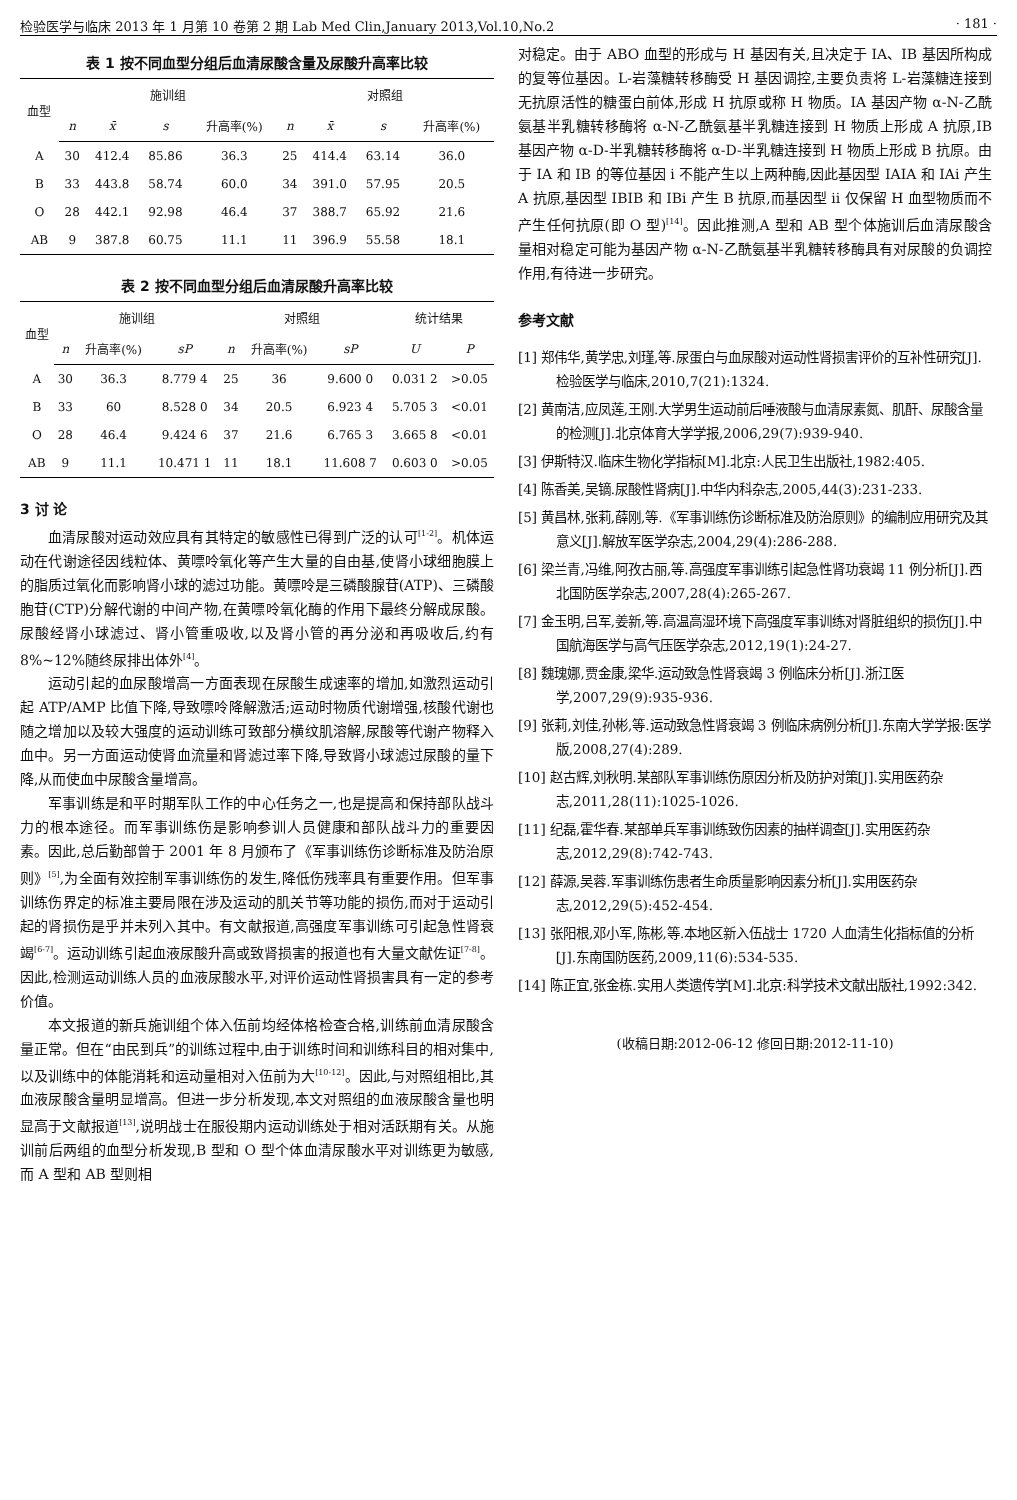检验医学与临床 2013 年 1 月第 10 卷第 2 期 Lab Med Clin,January 2013,Vol.10,No.2 · 181 ·
表 1 按不同血型分组后血清尿酸含量及尿酸升高率比较
| 血型 | 施训组 | | | | 对照组 | | | |
| --- | --- | --- | --- | --- | --- | --- | --- | --- |
| | n | x̄ | s | 升高率(%) | n | x̄ | s | 升高率(%) |
| A | 30 | 412.4 | 85.86 | 36.3 | 25 | 414.4 | 63.14 | 36.0 |
| B | 33 | 443.8 | 58.74 | 60.0 | 34 | 391.0 | 57.95 | 20.5 |
| O | 28 | 442.1 | 92.98 | 46.4 | 37 | 388.7 | 65.92 | 21.6 |
| AB | 9 | 387.8 | 60.75 | 11.1 | 11 | 396.9 | 55.58 | 18.1 |
表 2 按不同血型分组后血清尿酸升高率比较
| 血型 | 施训组 | | | 对照组 | | | 统计结果 | |
| --- | --- | --- | --- | --- | --- | --- | --- | --- |
| | n | 升高率(%) | sP | n | 升高率(%) | sP | U | P |
| A | 30 | 36.3 | 8.779 4 | 25 | 36 | 9.600 0 | 0.031 2 | >0.05 |
| B | 33 | 60 | 8.528 0 | 34 | 20.5 | 6.923 4 | 5.705 3 | <0.01 |
| O | 28 | 46.4 | 9.424 6 | 37 | 21.6 | 6.765 3 | 3.665 8 | <0.01 |
| AB | 9 | 11.1 | 10.471 1 | 11 | 18.1 | 11.608 7 | 0.603 0 | >0.05 |
3 讨 论
血清尿酸对运动效应具有其特定的敏感性已得到广泛的认可<sup>[1-2]</sup>。机体运动在代谢途径因线粒体、黄嘌呤氧化等产生大量的自由基,使肾小球细胞膜上的脂质过氧化而影响肾小球的滤过功能。黄嘌呤是三磷酸腺苷(ATP)、三磷酸胞苷(CTP)分解代谢的中间产物,在黄嘌呤氧化酶的作用下最终分解成尿酸。尿酸经肾小球滤过、肾小管重吸收,以及肾小管的再分泌和再吸收后,约有 8%~12%随终尿排出体外<sup>[4]</sup>。
运动引起的血尿酸增高一方面表现在尿酸生成速率的增加,如激烈运动引起 ATP/AMP 比值下降,导致嘌呤降解激活;运动时物质代谢增强,核酸代谢也随之增加以及较大强度的运动训练可致部分横纹肌溶解,尿酸等代谢产物释入血中。另一方面运动使肾血流量和肾滤过率下降,导致肾小球滤过尿酸的量下降,从而使血中尿酸含量增高。
军事训练是和平时期军队工作的中心任务之一,也是提高和保持部队战斗力的根本途径。而军事训练伤是影响参训人员健康和部队战斗力的重要因素。因此,总后勤部曾于 2001 年 8 月颁布了《军事训练伤诊断标准及防治原则》<sup>[5]</sup>,为全面有效控制军事训练伤的发生,降低伤残率具有重要作用。但军事训练伤界定的标准主要局限在涉及运动的肌关节等功能的损伤,而对于运动引起的肾损伤是乎并未列入其中。有文献报道,高强度军事训练可引起急性肾衰竭<sup>[6-7]</sup>。运动训练引起血液尿酸升高或致肾损害的报道也有大量文献佐证<sup>[7-8]</sup>。因此,检测运动训练人员的血液尿酸水平,对评价运动性肾损害具有一定的参考价值。
本文报道的新兵施训组个体入伍前均经体格检查合格,训练前血清尿酸含量正常。但在“由民到兵”的训练过程中,由于训练时间和训练科目的相对集中,以及训练中的体能消耗和运动量相对入伍前为大<sup>[10-12]</sup>。因此,与对照组相比,其血液尿酸含量明显增高。但进一步分析发现,本文对照组的血液尿酸含量也明显高于文献报道<sup>[13]</sup>,说明战士在服役期内运动训练处于相对活跃期有关。从施训前后两组的血型分析发现,B 型和 O 型个体血清尿酸水平对训练更为敏感,而 A 型和 AB 型则相
对稳定。由于 ABO 血型的形成与 H 基因有关,且决定于 IA、IB 基因所构成的复等位基因。L-岩藻糖转移酶受 H 基因调控,主要负责将 L-岩藻糖连接到无抗原活性的糖蛋白前体,形成 H 抗原或称 H 物质。IA 基因产物 α-N-乙酰氨基半乳糖转移酶将 α-N-乙酰氨基半乳糖连接到 H 物质上形成 A 抗原,IB 基因产物 α-D-半乳糖转移酶将 α-D-半乳糖连接到 H 物质上形成 B 抗原。由于 IA 和 IB 的等位基因 i 不能产生以上两种酶,因此基因型 IAIA 和 IAi 产生 A 抗原,基因型 IBIB 和 IBi 产生 B 抗原,而基因型 ii 仅保留 H 血型物质而不产生任何抗原(即 O 型)<sup>[14]</sup>。因此推测,A 型和 AB 型个体施训后血清尿酸含量相对稳定可能为基因产物 α-N-乙酰氨基半乳糖转移酶具有对尿酸的负调控作用,有待进一步研究。
参考文献
[1] 郑伟华,黄学忠,刘瑾,等.尿蛋白与血尿酸对运动性肾损害评价的互补性研究[J].检验医学与临床,2010,7(21):1324.
[2] 黄南洁,应凤莲,王刚.大学男生运动前后唾液酸与血清尿素氮、肌酐、尿酸含量的检测[J].北京体育大学学报,2006,29(7):939-940.
[3] 伊斯特汉.临床生物化学指标[M].北京:人民卫生出版社,1982:405.
[4] 陈香美,吴镝.尿酸性肾病[J].中华内科杂志,2005,44(3):231-233.
[5] 黄昌林,张莉,薛刚,等.《军事训练伤诊断标准及防治原则》的编制应用研究及其意义[J].解放军医学杂志,2004,29(4):286-288.
[6] 梁兰青,冯维,阿孜古丽,等.高强度军事训练引起急性肾功衰竭 11 例分析[J].西北国防医学杂志,2007,28(4):265-267.
[7] 金玉明,吕军,姜新,等.高温高湿环境下高强度军事训练对肾脏组织的损伤[J].中国航海医学与高气压医学杂志,2012,19(1):24-27.
[8] 魏瑰娜,贾金康,梁华.运动致急性肾衰竭 3 例临床分析[J].浙江医学,2007,29(9):935-936.
[9] 张莉,刘佳,孙彬,等.运动致急性肾衰竭 3 例临床病例分析[J].东南大学学报:医学版,2008,27(4):289.
[10] 赵古辉,刘秋明.某部队军事训练伤原因分析及防护对策[J].实用医药杂志,2011,28(11):1025-1026.
[11] 纪磊,霍华春.某部单兵军事训练致伤因素的抽样调查[J].实用医药杂志,2012,29(8):742-743.
[12] 薛源,吴蓉.军事训练伤患者生命质量影响因素分析[J].实用医药杂志,2012,29(5):452-454.
[13] 张阳根,邓小军,陈彬,等.本地区新入伍战士 1720 人血清生化指标值的分析[J].东南国防医药,2009,11(6):534-535.
[14] 陈正宜,张金栋.实用人类遗传学[M].北京:科学技术文献出版社,1992:342.
(收稿日期:2012-06-12 修回日期:2012-11-10)